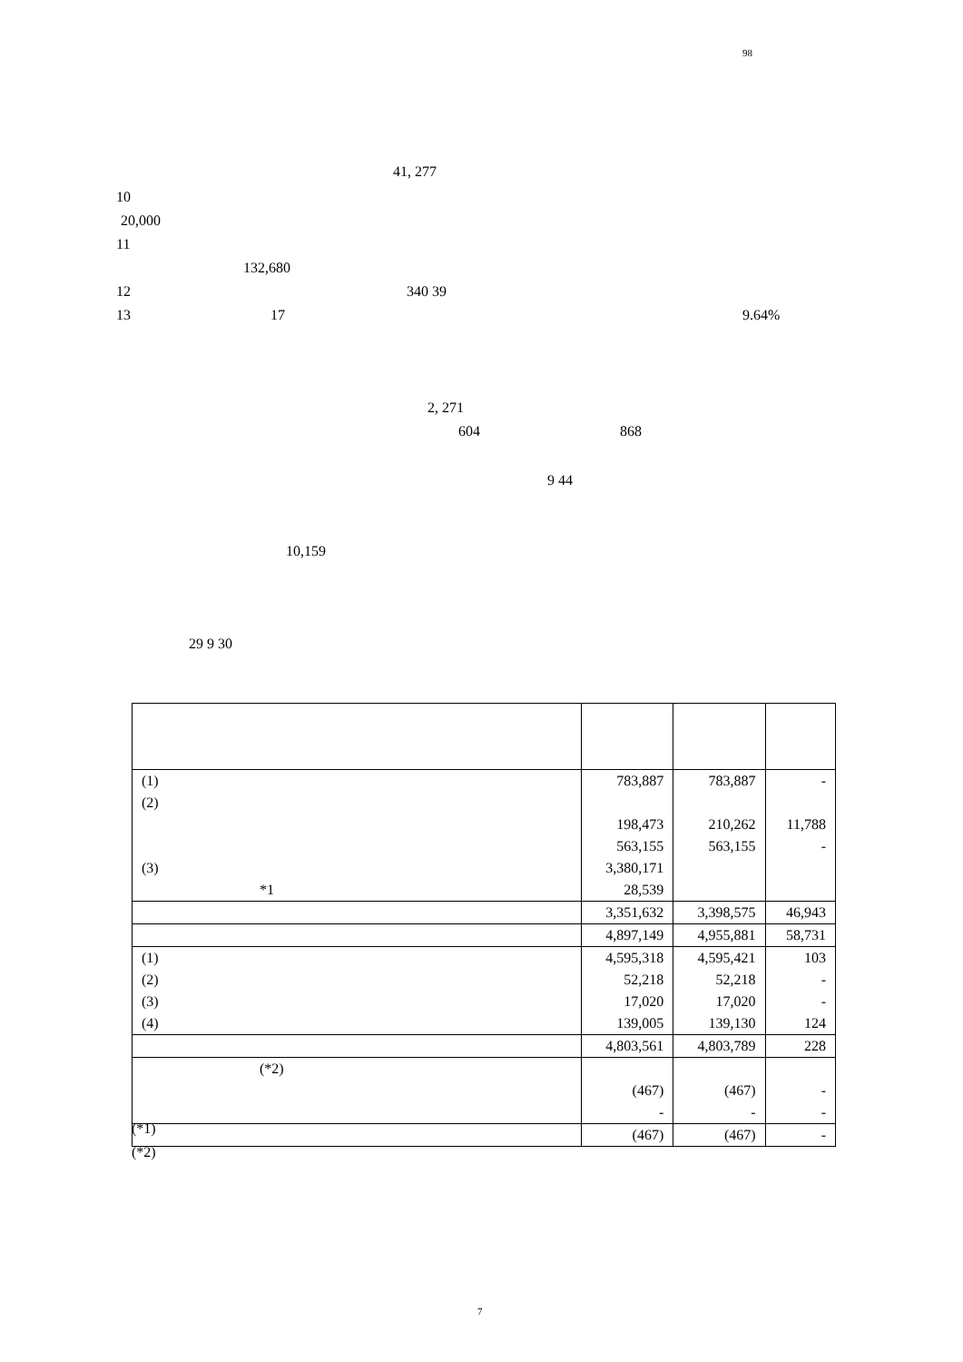98
41, 277
10
20,000
11
132,680
12 340 39
13 17 9.64%
2, 271
604 868
9 44
10,159
29 9 30
| (1) | 783,887 | 783,887 | - |
| (2) | | | |
| | 198,473 | 210,262 | 11,788 |
| | 563,155 | 563,155 | - |
| (3) | 3,380,171 | | |
| *1 | 28,539 | | |
| | 3,351,632 | 3,398,575 | 46,943 |
| | 4,897,149 | 4,955,881 | 58,731 |
| (1) | 4,595,318 | 4,595,421 | 103 |
| (2) | 52,218 | 52,218 | - |
| (3) | 17,020 | 17,020 | - |
| (4) | 139,005 | 139,130 | 124 |
| | 4,803,561 | 4,803,789 | 228 |
| (*2) | | | |
| | (467) | (467) | - |
| | - | - | - |
| | (467) | (467) | - |
(*1)
(*2)
7